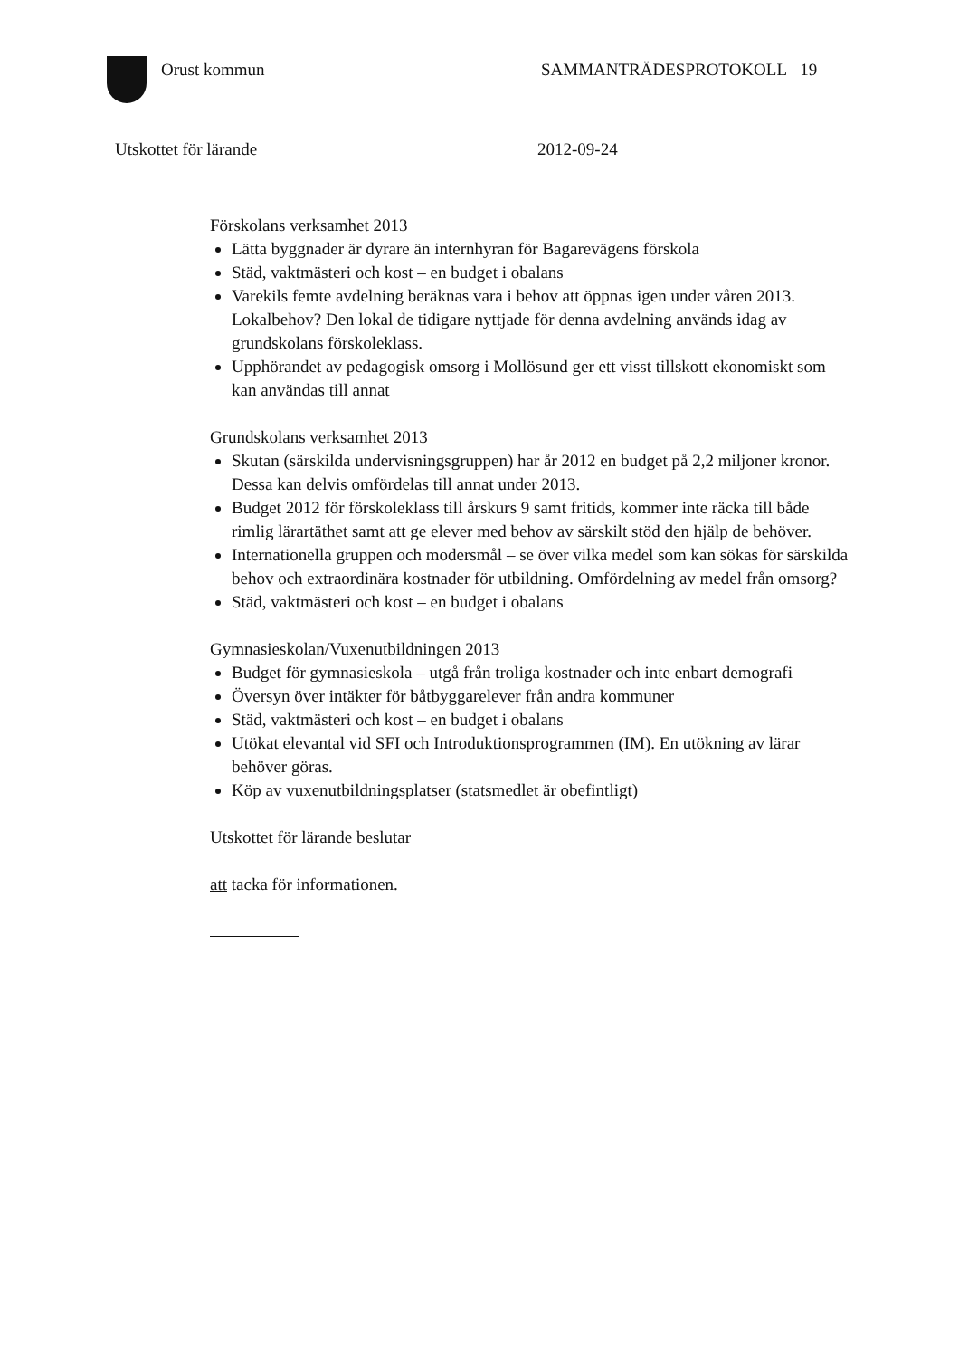Orust kommun SAMMANTRÄDESPROTOKOLL 19
Utskottet för lärande 2012-09-24
Förskolans verksamhet 2013
Lätta byggnader är dyrare än internhyran för Bagarevägens förskola
Städ, vaktmästeri och kost – en budget i obalans
Varekils femte avdelning beräknas vara i behov att öppnas igen under våren 2013. Lokalbehov? Den lokal de tidigare nyttjade för denna avdelning används idag av grundskolans förskoleklass.
Upphörandet av pedagogisk omsorg i Mollösund ger ett visst tillskott ekonomiskt som kan användas till annat
Grundskolans verksamhet 2013
Skutan (särskilda undervisningsgruppen) har år 2012 en budget på 2,2 miljoner kronor. Dessa kan delvis omfördelas till annat under 2013.
Budget 2012 för förskoleklass till årskurs 9 samt fritids, kommer inte räcka till både rimlig lärartäthet samt att ge elever med behov av särskilt stöd den hjälp de behöver.
Internationella gruppen och modersmål – se över vilka medel som kan sökas för särskilda behov och extraordinära kostnader för utbildning. Omfördelning av medel från omsorg?
Städ, vaktmästeri och kost – en budget i obalans
Gymnasieskolan/Vuxenutbildningen 2013
Budget för gymnasieskola – utgå från troliga kostnader och inte enbart demografi
Översyn över intäkter för båtbyggarelever från andra kommuner
Städ, vaktmästeri och kost – en budget i obalans
Utökat elevantal vid SFI och Introduktionsprogrammen (IM). En utökning av lärar behöver göras.
Köp av vuxenutbildningsplatser (statsmedlet är obefintligt)
Utskottet för lärande beslutar
att tacka för informationen.